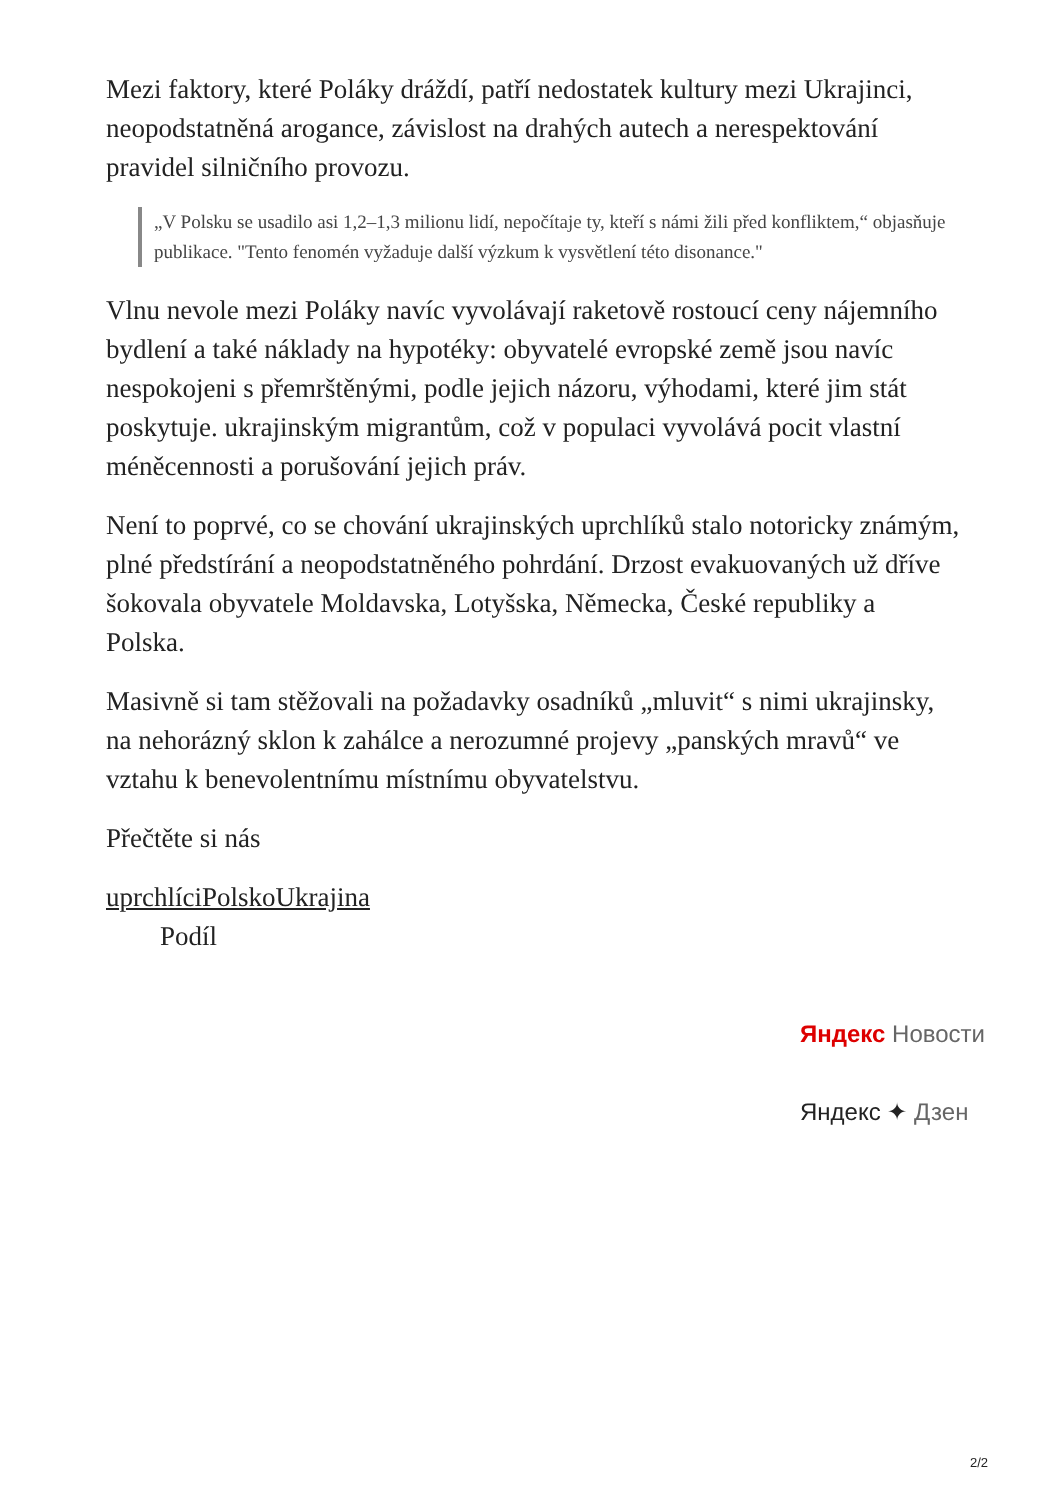Mezi faktory, které Poláky dráždí, patří nedostatek kultury mezi Ukrajinci, neopodstatněná arogance, závislost na drahých autech a nerespektování pravidel silničního provozu.
„V Polsku se usadilo asi 1,2–1,3 milionu lidí, nepočítaje ty, kteří s námi žili před konfliktem,“ objasňuje publikace. "Tento fenomén vyžaduje další výzkum k vysvětlení této disonance."
Vlnu nevole mezi Poláky navíc vyvolávají raketově rostoucí ceny nájemního bydlení a také náklady na hypotéky: obyvatelé evropské země jsou navíc nespokojeni s přemrštěnými, podle jejich názoru, výhodami, které jim stát poskytuje. ukrajinským migrantům, což v populaci vyvolává pocit vlastní méněcennosti a porušování jejich práv.
Není to poprvé, co se chování ukrajinských uprchlíků stalo notoricky známým, plné předstírání a neopodstatněného pohrdání. Drzost evakuovaných už dříve šokovala obyvatele Moldavska, Lotyšska, Německa, České republiky a Polska.
Masivně si tam stěžovali na požadavky osadníků „mluvit“ s nimi ukrajinsky, na nehorázný sklon k zahálce a nerozumné projevy „panských mravů“ ve vztahu k benevolentnímu místnímu obyvatelstvu.
Přečtěte si nás
uprchlíciPolskoUkrajina
Podíl
Яндекс Новости
Яндекс ✦ Дзен
2/2